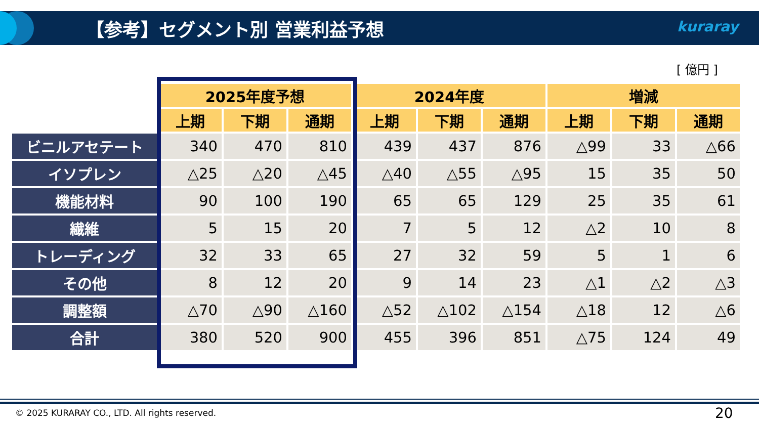【参考】セグメント別 営業利益予想 kuraray
[ 億円 ]
| | 2025年度予想 | | | 2024年度 | | | 増減 | | |
| | 上期 | 下期 | 通期 | 上期 | 下期 | 通期 | 上期 | 下期 | 通期 |
| ビニルアセテート | 340 | 470 | 810 | 439 | 437 | 876 | △99 | 33 | △66 |
| イソプレン | △25 | △20 | △45 | △40 | △55 | △95 | 15 | 35 | 50 |
| 機能材料 | 90 | 100 | 190 | 65 | 65 | 129 | 25 | 35 | 61 |
| 繊維 | 5 | 15 | 20 | 7 | 5 | 12 | △2 | 10 | 8 |
| トレーディング | 32 | 33 | 65 | 27 | 32 | 59 | 5 | 1 | 6 |
| その他 | 8 | 12 | 20 | 9 | 14 | 23 | △1 | △2 | △3 |
| 調整額 | △70 | △90 | △160 | △52 | △102 | △154 | △18 | 12 | △6 |
| 合計 | 380 | 520 | 900 | 455 | 396 | 851 | △75 | 124 | 49 |
© 2025 KURARAY CO., LTD. All rights reserved.
20